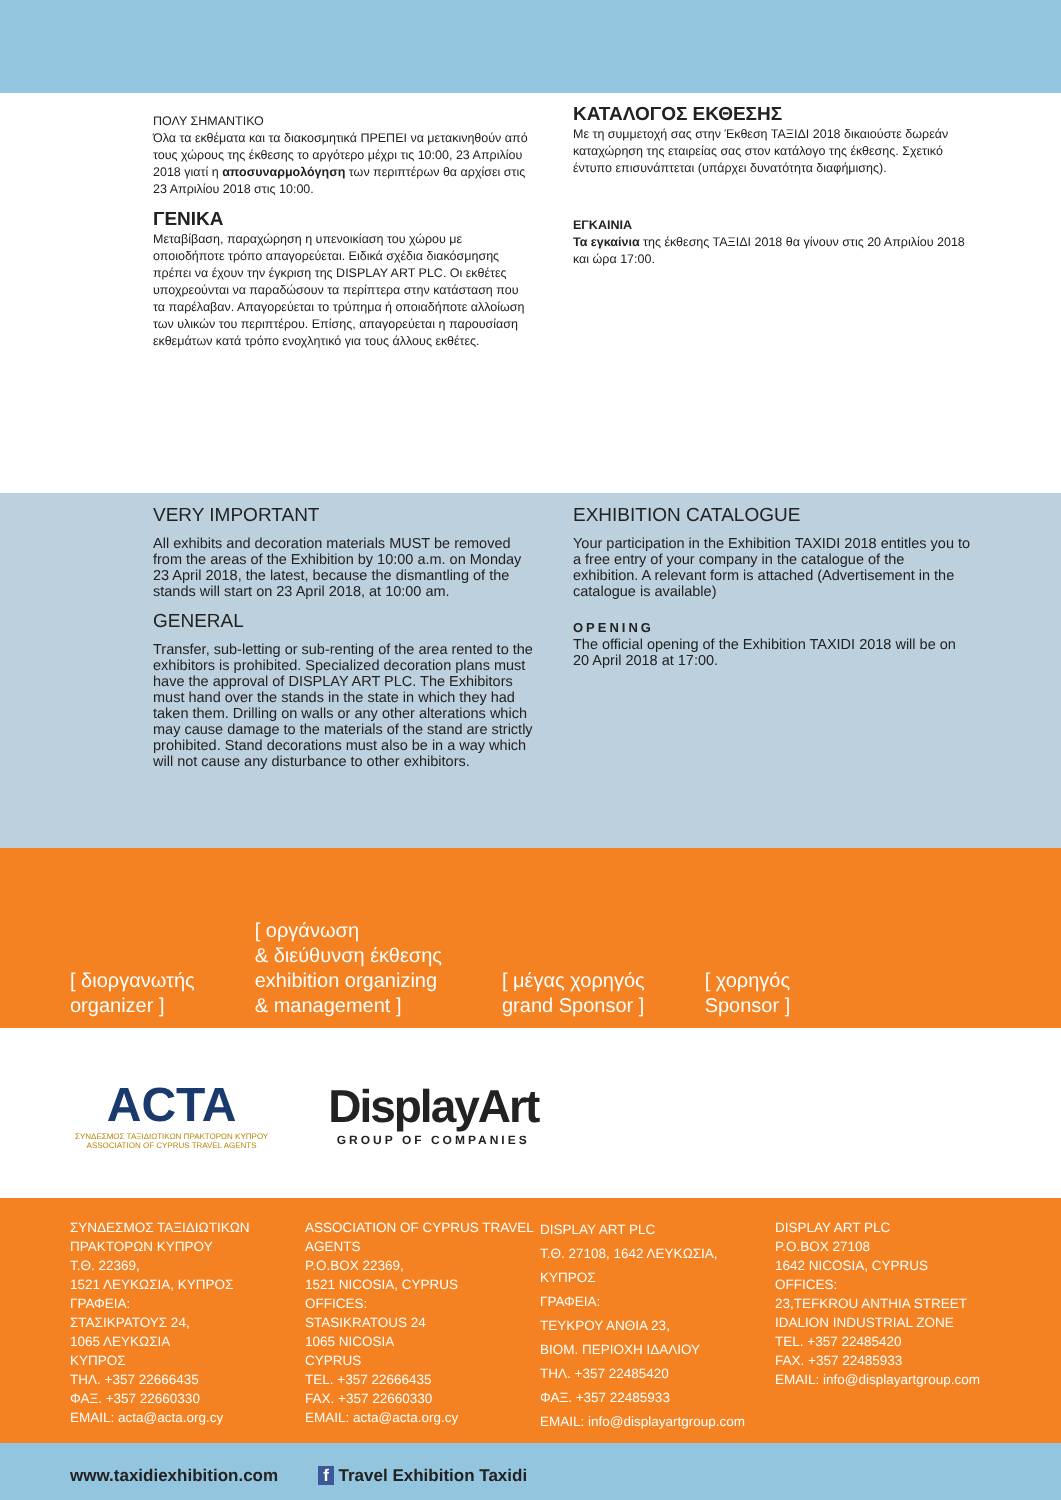ΠΟΛΥ ΣΗΜΑΝΤΙΚΟ
Όλα τα εκθέματα και τα διακοσμητικά ΠΡΕΠΕΙ να μετακινηθούν από τους χώρους της έκθεσης το αργότερο μέχρι τις 10:00, 23 Απριλίου 2018 γιατί η αποσυναρμολόγηση των περιπτέρων θα αρχίσει στις 23 Απριλίου 2018 στις 10:00.
ΓΕΝΙΚΑ
Μεταβίβαση, παραχώρηση η υπενοικίαση του χώρου με οποιοδήποτε τρόπο απαγορεύεται. Ειδικά σχέδια διακόσμησης πρέπει να έχουν την έγκριση της DISPLAY ART PLC. Οι εκθέτες υποχρεούνται να παραδώσουν τα περίπτερα στην κατάσταση που τα παρέλαβαν. Απαγορεύεται το τρύπημα ή οποιαδήποτε αλλοίωση των υλικών του περιπτέρου. Επίσης, απαγορεύεται η παρουσίαση εκθεμάτων κατά τρόπο ενοχλητικό για τους άλλους εκθέτες.
ΚΑΤΑΛΟΓΟΣ ΕΚΘΕΣΗΣ
Με τη συμμετοχή σας στην Έκθεση ΤΑΞΙΔΙ 2018 δικαιούστε δωρεάν καταχώρηση της εταιρείας σας στον κατάλογο της έκθεσης. Σχετικό έντυπο επισυνάπτεται (υπάρχει δυνατότητα διαφήμισης).
ΕΓΚΑΙΝΙΑ
Τα εγκαίνια της έκθεσης ΤΑΞΙΔΙ 2018 θα γίνουν στις 20 Απριλίου 2018 και ώρα 17:00.
VERY IMPORTANT
All exhibits and decoration materials MUST be removed from the areas of the Exhibition by 10:00 a.m. on Monday 23 April 2018, the latest, because the dismantling of the stands will start on 23 April 2018, at 10:00 am.
GENERAL
Transfer, sub-letting or sub-renting of the area rented to the exhibitors is prohibited. Specialized decoration plans must have the approval of DISPLAY ART PLC. The Exhibitors must hand over the stands in the state in which they had taken them. Drilling on walls or any other alterations which may cause damage to the materials of the stand are strictly prohibited. Stand decorations must also be in a way which will not cause any disturbance to other exhibitors.
EXHIBITION CATALOGUE
Your participation in the Exhibition TAXIDI 2018 entitles you to a free entry of your company in the catalogue of the exhibition. A relevant form is attached (Advertisement in the catalogue is available)
OPENING
The official opening of the Exhibition TAXIDI 2018 will be on 20 April 2018 at 17:00.
[ διοργανωτής
organizer ]
[ οργάνωση
& διεύθυνση έκθεσης
exhibition organizing
& management ]
[ μέγας χορηγός
grand Sponsor ]
[ χορηγός
Sponsor ]
ACTA
ΣΥΝΔΕΣΜΟΣ ΤΑΞΙΔΙΩΤΙΚΩΝ ΠΡΑΚΤΟΡΩΝ ΚΥΠΡΟΥ
ASSOCIATION OF CYPRUS TRAVEL AGENTS
DisplayArt
GROUP OF COMPANIES
ΣΥΝΔΕΣΜΟΣ ΤΑΞΙΔΙΩΤΙΚΩΝ ΠΡΑΚΤΟΡΩΝ ΚΥΠΡΟΥ
Τ.Θ. 22369,
1521 ΛΕΥΚΩΣΙΑ, ΚΥΠΡΟΣ
ΓΡΑΦΕΙΑ:
ΣΤΑΣΙΚΡΑΤΟΥΣ 24,
1065 ΛΕΥΚΩΣΙΑ
ΚΥΠΡΟΣ
ΤΗΛ. +357 22666435
ΦΑΞ. +357 22660330
EMAIL: acta@acta.org.cy
ASSOCIATION OF CYPRUS TRAVEL AGENTS
P.O.BOX 22369,
1521 NICOSIA, CYPRUS
OFFICES:
STASIKRATOUS 24
1065 NICOSIA
CYPRUS
TEL. +357 22666435
FAX. +357 22660330
EMAIL: acta@acta.org.cy
DISPLAY ART PLC
Τ.Θ. 27108, 1642 ΛΕΥΚΩΣΙΑ, ΚΥΠΡΟΣ
ΓΡΑΦΕΙΑ:
ΤΕΥΚΡΟΥ ΑΝΘΙΑ 23,
ΒΙΟΜ. ΠΕΡΙΟΧΗ ΙΔΑΛΙΟΥ
ΤΗΛ. +357 22485420
ΦΑΞ. +357 22485933
EMAIL: info@displayartgroup.com
DISPLAY ART PLC
P.O.BOX 27108
1642 NICOSIA, CYPRUS
OFFICES:
23,TEFKROU ANTHIA STREET
IDALION INDUSTRIAL ZONE
TEL. +357 22485420
FAX. +357 22485933
EMAIL: info@displayartgroup.com
www.taxidiexhibition.com f Travel Exhibition Taxidi